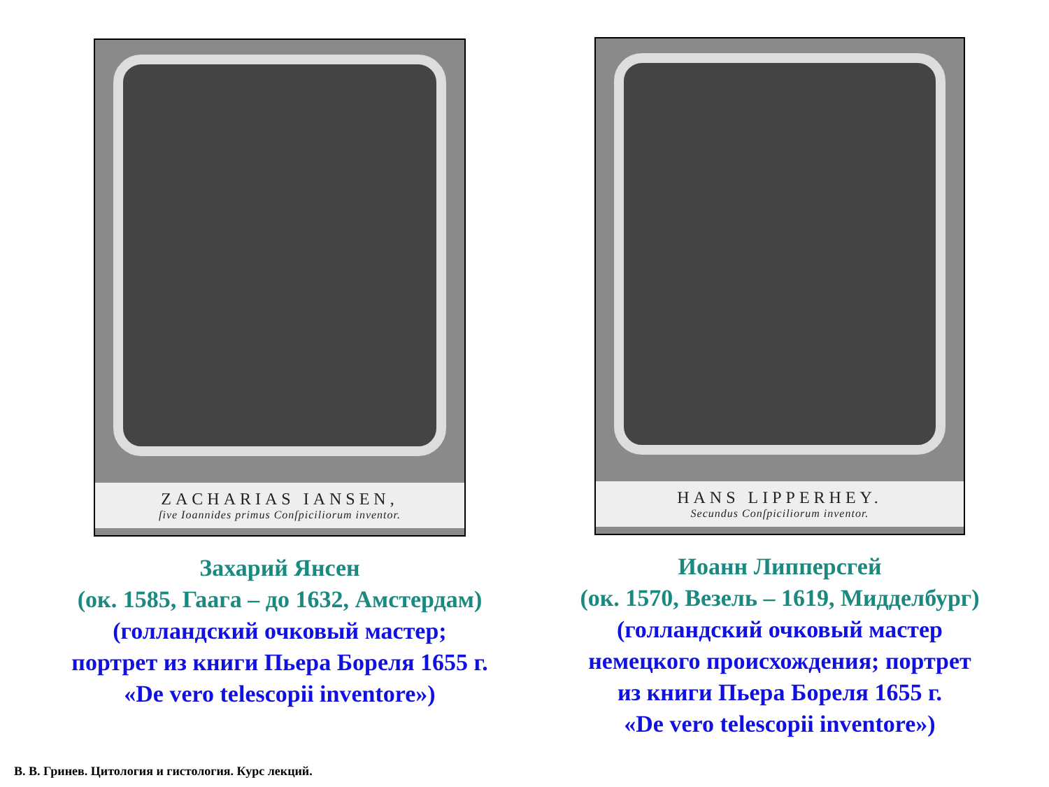ZACHARIAS IANSEN,
ſive Ioannides primus Conſpiciliorum inventor.
Захарий Янсен
(ок. 1585, Гаага – до 1632, Амстердам)
(голландский очковый мастер;
портрет из книги Пьера Бореля 1655 г.
«De vero telescopii inventore»)
HANS LIPPERHEY.
Secundus Conſpiciliorum inventor.
Иоанн Липперсгей
(ок. 1570, Везель – 1619, Мидделбург)
(голландский очковый мастер
немецкого происхождения; портрет
из книги Пьера Бореля 1655 г.
«De vero telescopii inventore»)
В. В. Гринев. Цитология и гистология. Курс лекций.